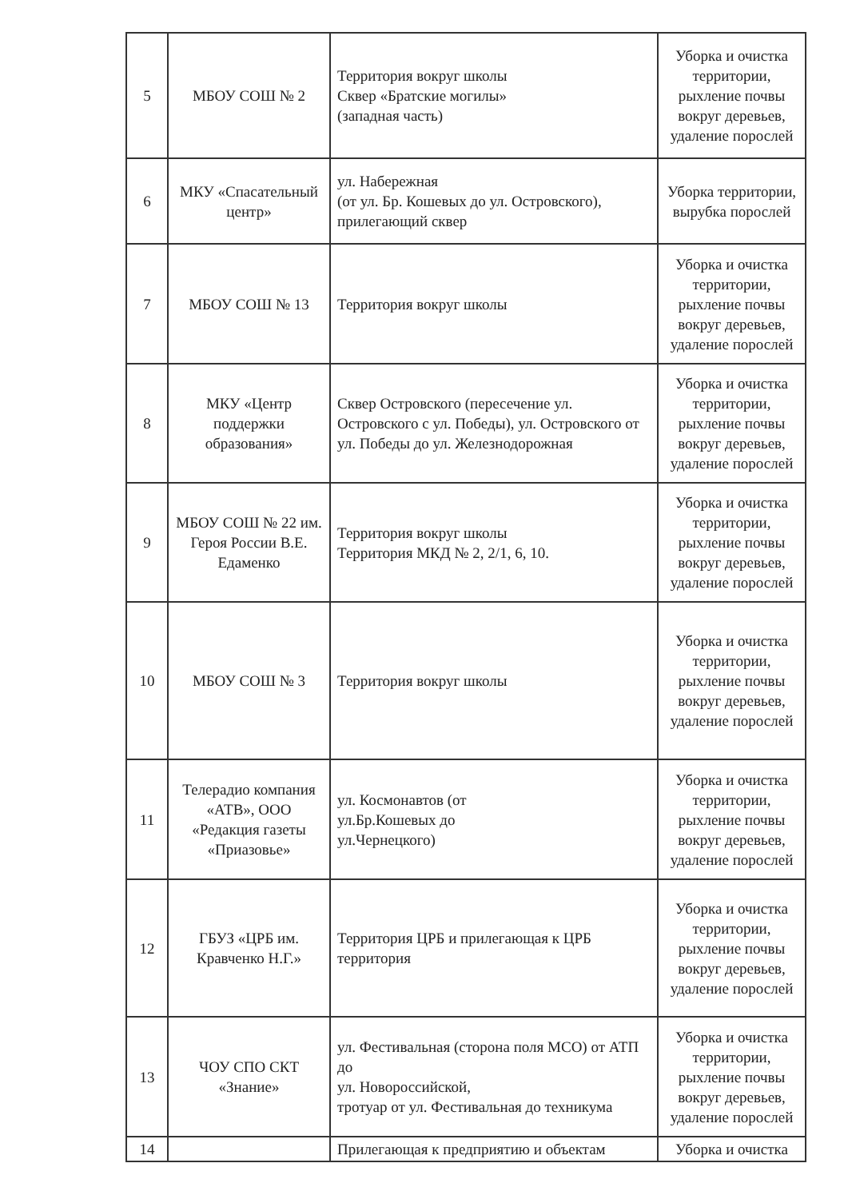| 5 | МБОУ СОШ № 2 | Территория вокруг школы Сквер «Братские могилы» (западная часть) | Уборка и очистка территории, рыхление почвы вокруг деревьев, удаление порослей |
| 6 | МКУ «Спасательный центр» | ул. Набережная (от ул. Бр. Кошевых до ул. Островского), прилегающий сквер | Уборка территории, вырубка порослей |
| 7 | МБОУ СОШ № 13 | Территория вокруг школы | Уборка и очистка территории, рыхление почвы вокруг деревьев, удаление порослей |
| 8 | МКУ «Центр поддержки образования» | Сквер Островского (пересечение ул. Островского с ул. Победы), ул. Островского от ул. Победы до ул. Железнодорожная | Уборка и очистка территории, рыхление почвы вокруг деревьев, удаление порослей |
| 9 | МБОУ СОШ № 22 им. Героя России В.Е. Едаменко | Территория вокруг школы Территория МКД № 2, 2/1, 6, 10. | Уборка и очистка территории, рыхление почвы вокруг деревьев, удаление порослей |
| 10 | МБОУ СОШ № 3 | Территория вокруг школы | Уборка и очистка территории, рыхление почвы вокруг деревьев, удаление порослей |
| 11 | Телерадио компания «АТВ», ООО «Редакция газеты «Приазовье» | ул. Космонавтов (от ул.Бр.Кошевых до ул.Чернецкого) | Уборка и очистка территории, рыхление почвы вокруг деревьев, удаление порослей |
| 12 | ГБУЗ «ЦРБ им. Кравченко Н.Г.» | Территория ЦРБ и прилегающая к ЦРБ территория | Уборка и очистка территории, рыхление почвы вокруг деревьев, удаление порослей |
| 13 | ЧОУ СПО СКТ «Знание» | ул. Фестивальная (сторона поля МСО) от АТП до ул. Новороссийской, тротуар от ул. Фестивальная до техникума | Уборка и очистка территории, рыхление почвы вокруг деревьев, удаление порослей |
| 14 | | Прилегающая к предприятию и объектам | Уборка и очистка |